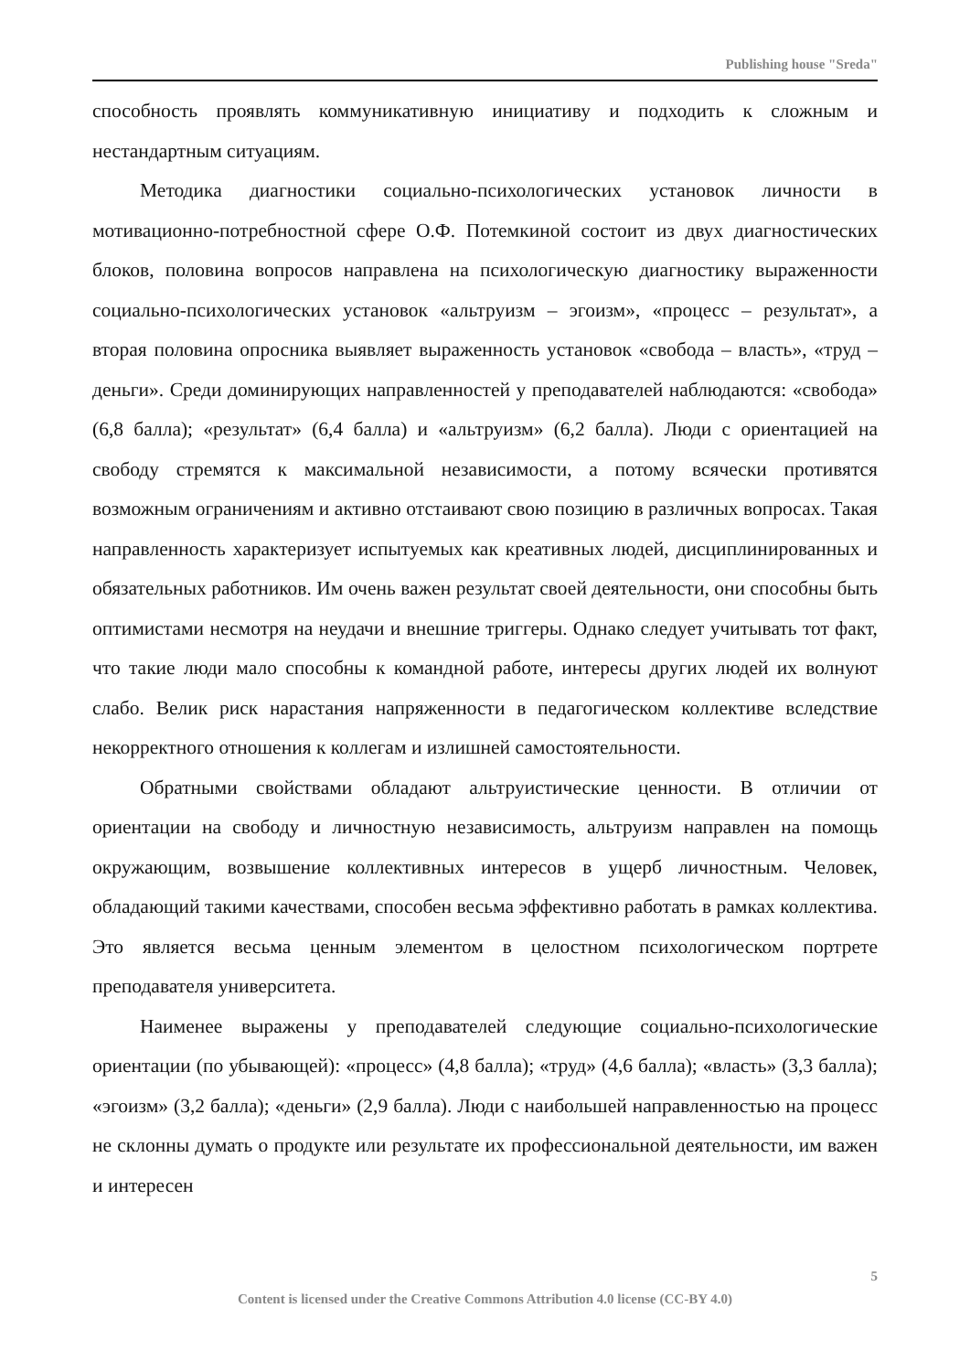Publishing house "Sreda"
способность проявлять коммуникативную инициативу и подходить к сложным и нестандартным ситуациям.
Методика диагностики социально-психологических установок личности в мотивационно-потребностной сфере О.Ф. Потемкиной состоит из двух диагностических блоков, половина вопросов направлена на психологическую диагностику выраженности социально-психологических установок «альтруизм – эгоизм», «процесс – результат», а вторая половина опросника выявляет выраженность установок «свобода – власть», «труд – деньги». Среди доминирующих направленностей у преподавателей наблюдаются: «свобода» (6,8 балла); «результат» (6,4 балла) и «альтруизм» (6,2 балла). Люди с ориентацией на свободу стремятся к максимальной независимости, а потому всячески противятся возможным ограничениям и активно отстаивают свою позицию в различных вопросах. Такая направленность характеризует испытуемых как креативных людей, дисциплинированных и обязательных работников. Им очень важен результат своей деятельности, они способны быть оптимистами несмотря на неудачи и внешние триггеры. Однако следует учитывать тот факт, что такие люди мало способны к командной работе, интересы других людей их волнуют слабо. Велик риск нарастания напряженности в педагогическом коллективе вследствие некорректного отношения к коллегам и излишней самостоятельности.
Обратными свойствами обладают альтруистические ценности. В отличии от ориентации на свободу и личностную независимость, альтруизм направлен на помощь окружающим, возвышение коллективных интересов в ущерб личностным. Человек, обладающий такими качествами, способен весьма эффективно работать в рамках коллектива. Это является весьма ценным элементом в целостном психологическом портрете преподавателя университета.
Наименее выражены у преподавателей следующие социально-психологические ориентации (по убывающей): «процесс» (4,8 балла); «труд» (4,6 балла); «власть» (3,3 балла); «эгоизм» (3,2 балла); «деньги» (2,9 балла). Люди с наибольшей направленностью на процесс не склонны думать о продукте или результате их профессиональной деятельности, им важен и интересен
5
Content is licensed under the Creative Commons Attribution 4.0 license (CC-BY 4.0)